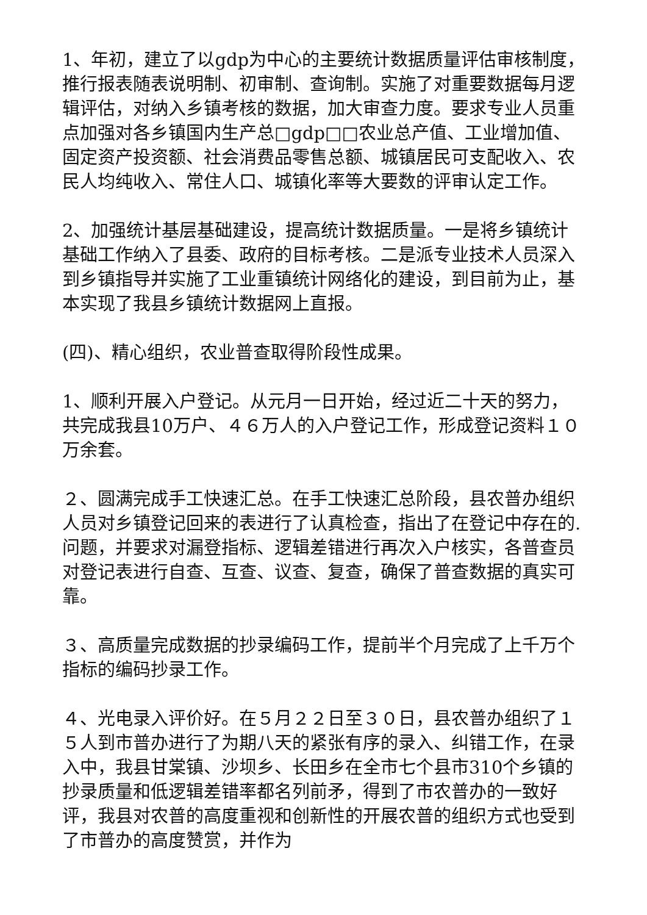1、年初，建立了以gdp为中心的主要统计数据质量评估审核制度，推行报表随表说明制、初审制、查询制。实施了对重要数据每月逻辑评估，对纳入乡镇考核的数据，加大审查力度。要求专业人员重点加强对各乡镇国内生产总□gdp□□农业总产值、工业增加值、固定资产投资额、社会消费品零售总额、城镇居民可支配收入、农民人均纯收入、常住人口、城镇化率等大要数的评审认定工作。
2、加强统计基层基础建设，提高统计数据质量。一是将乡镇统计基础工作纳入了县委、政府的目标考核。二是派专业技术人员深入到乡镇指导并实施了工业重镇统计网络化的建设，到目前为止，基本实现了我县乡镇统计数据网上直报。
(四)、精心组织，农业普查取得阶段性成果。
1、顺利开展入户登记。从元月一日开始，经过近二十天的努力，共完成我县10万户、４６万人的入户登记工作，形成登记资料１０万余套。
２、圆满完成手工快速汇总。在手工快速汇总阶段，县农普办组织人员对乡镇登记回来的表进行了认真检查，指出了在登记中存在的.问题，并要求对漏登指标、逻辑差错进行再次入户核实，各普查员对登记表进行自查、互查、议查、复查，确保了普查数据的真实可靠。
３、高质量完成数据的抄录编码工作，提前半个月完成了上千万个指标的编码抄录工作。
４、光电录入评价好。在５月２２日至３０日，县农普办组织了１５人到市普办进行了为期八天的紧张有序的录入、纠错工作，在录入中，我县甘棠镇、沙坝乡、长田乡在全市七个县市310个乡镇的抄录质量和低逻辑差错率都名列前矛，得到了市农普办的一致好评，我县对农普的高度重视和创新性的开展农普的组织方式也受到了市普办的高度赞赏，并作为